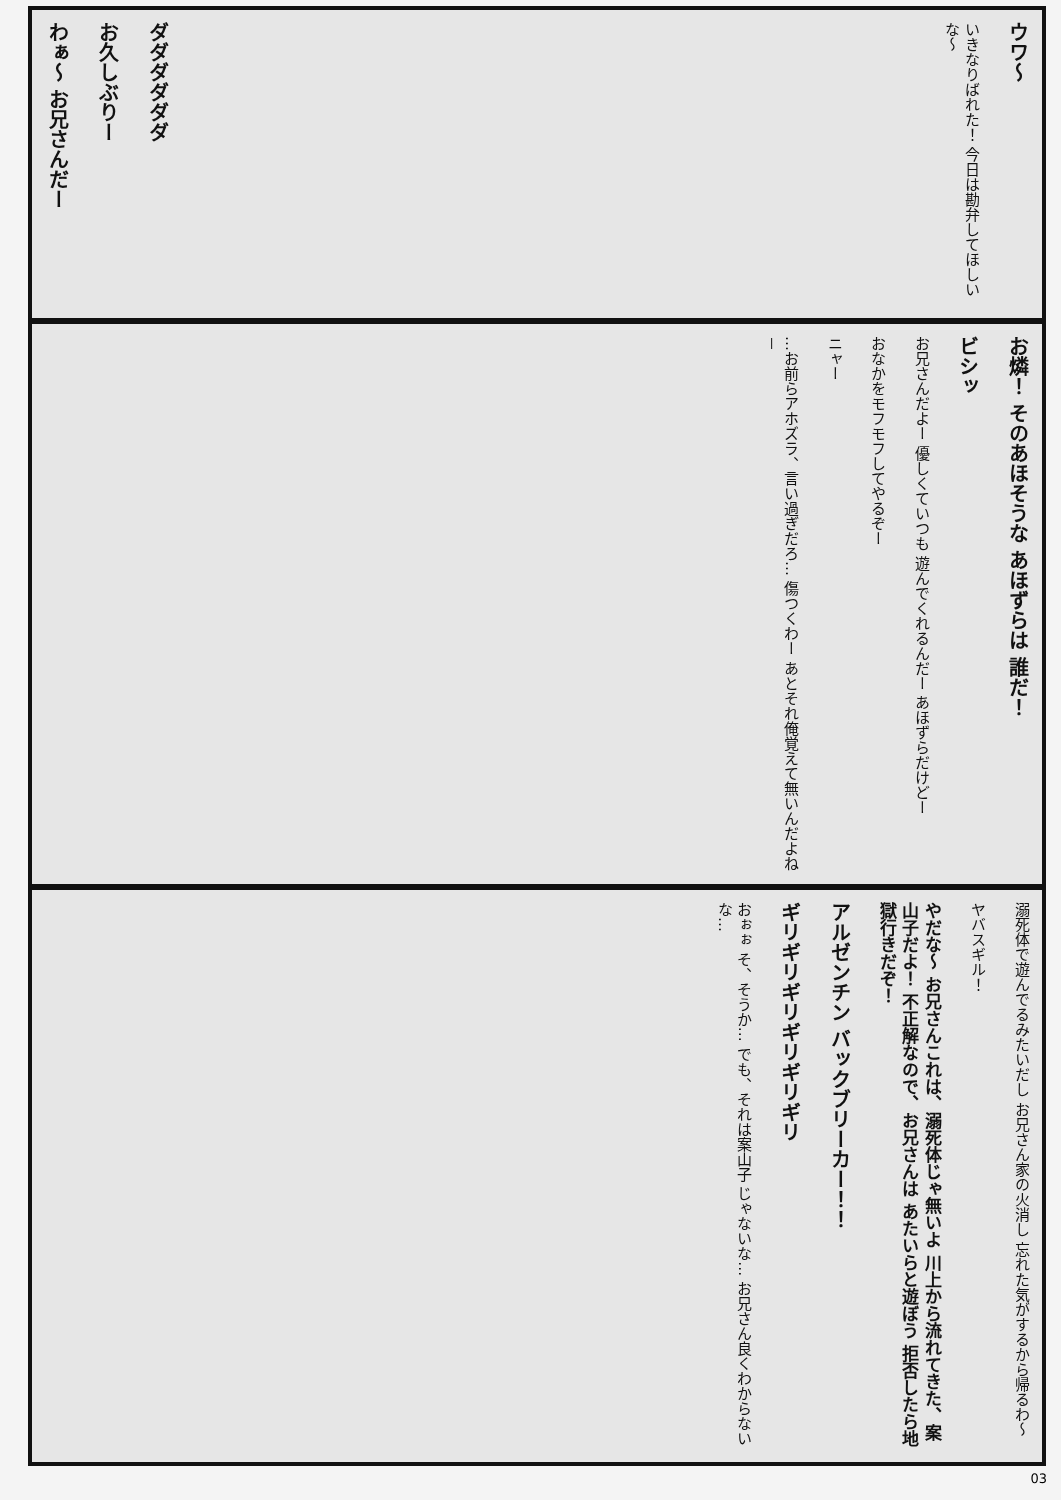わぁ〜 お兄さんだー
お久しぶりー
ダダダダダダ
ウワ〜
いきなりばれた！ 今日は勘弁してほしいな〜
お燐！ そのあほそうな あほずらは 誰だ！
ビシッ
お兄さんだよー 優しくていつも 遊んでくれるんだー あほずらだけどー
おなかをモフモフしてやるぞー
ニャー
…お前らアホズラ、言い過ぎだろ… 傷つくわー あとそれ俺覚えて無いんだよね－
溺死体で遊んでるみたいだし お兄さん家の火消し 忘れた気がするから帰るわ〜
ヤバスギル！
やだな〜 お兄さんこれは、溺死体じゃ無いよ 川上から流れてきた、案山子だよ！ 不正解なので、お兄さんは あたいらと遊ぼう 拒否したら地獄行きだぞ！
アルゼンチン バックブリーカー！！
ギリギリギリギリギリギリ
おぉぉ そ、そうか… でも、それは案山子 じゃないな… お兄さん良くわからないな…
03